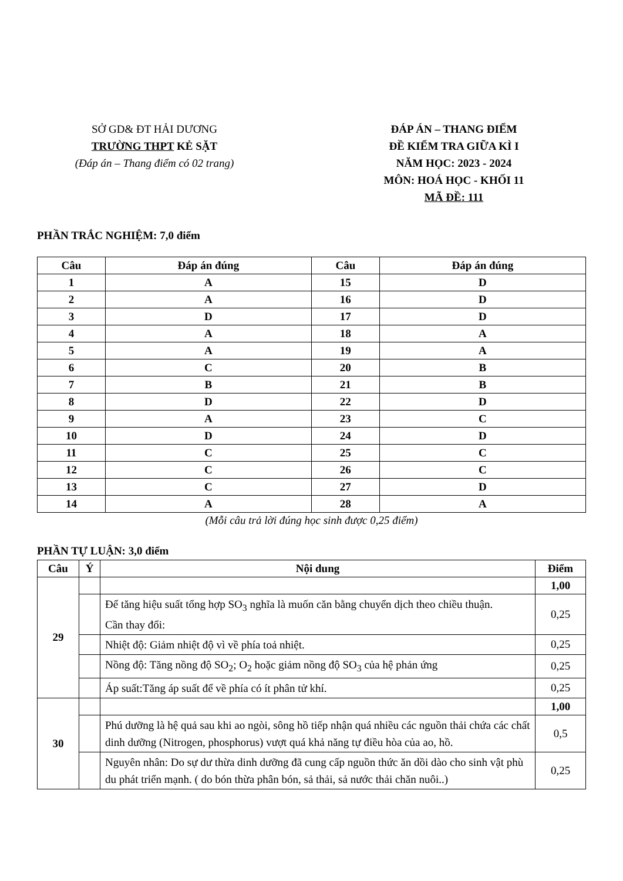SỞ GD& ĐT HẢI DƯƠNG
TRƯỜNG THPT KẺ SẶT
(Đáp án – Thang điểm có 02 trang)
ĐÁP ÁN – THANG ĐIỂM
ĐỀ KIỂM TRA GIỮA KÌ I
NĂM HỌC: 2023 - 2024
MÔN: HOÁ HỌC - KHỐI 11
MÃ ĐỀ: 111
PHẦN TRẮC NGHIỆM: 7,0 điểm
| Câu | Đáp án đúng | Câu | Đáp án đúng |
| --- | --- | --- | --- |
| 1 | A | 15 | D |
| 2 | A | 16 | D |
| 3 | D | 17 | D |
| 4 | A | 18 | A |
| 5 | A | 19 | A |
| 6 | C | 20 | B |
| 7 | B | 21 | B |
| 8 | D | 22 | D |
| 9 | A | 23 | C |
| 10 | D | 24 | D |
| 11 | C | 25 | C |
| 12 | C | 26 | C |
| 13 | C | 27 | D |
| 14 | A | 28 | A |
(Mỗi câu trả lời đúng học sinh được 0,25 điểm)
PHẦN TỰ LUẬN: 3,0 điểm
| Câu | Ý | Nội dung | Điểm |
| --- | --- | --- | --- |
| 29 | | | 1,00 |
| | | Để tăng hiệu suất tổng hợp SO<sub>3</sub> nghĩa là muốn căn bằng chuyển dịch theo chiều thuận. Cần thay đổi: | 0,25 |
| | | Nhiệt độ: Giảm nhiệt độ vì về phía toả nhiệt. | 0,25 |
| | | Nồng độ: Tăng nồng độ SO<sub>2</sub>; O<sub>2</sub> hoặc giảm nồng độ SO<sub>3</sub> của hệ phản ứng | 0,25 |
| | | Áp suất:Tăng áp suất để về phía có ít phân tử khí. | 0,25 |
| 30 | | | 1,00 |
| | | Phú dưỡng là hệ quả sau khi ao ngòi, sông hồ tiếp nhận quá nhiều các nguồn thải chứa các chất dinh dưỡng (Nitrogen, phosphorus) vượt quá khả năng tự điều hòa của ao, hồ. | 0,5 |
| | | Nguyên nhân: Do sự dư thừa dinh dưỡng đã cung cấp nguồn thức ăn dồi dào cho sinh vật phù du phát triển mạnh. ( do bón thừa phân bón, sả thải, sả nước thải chăn nuôi..) | 0,25 |